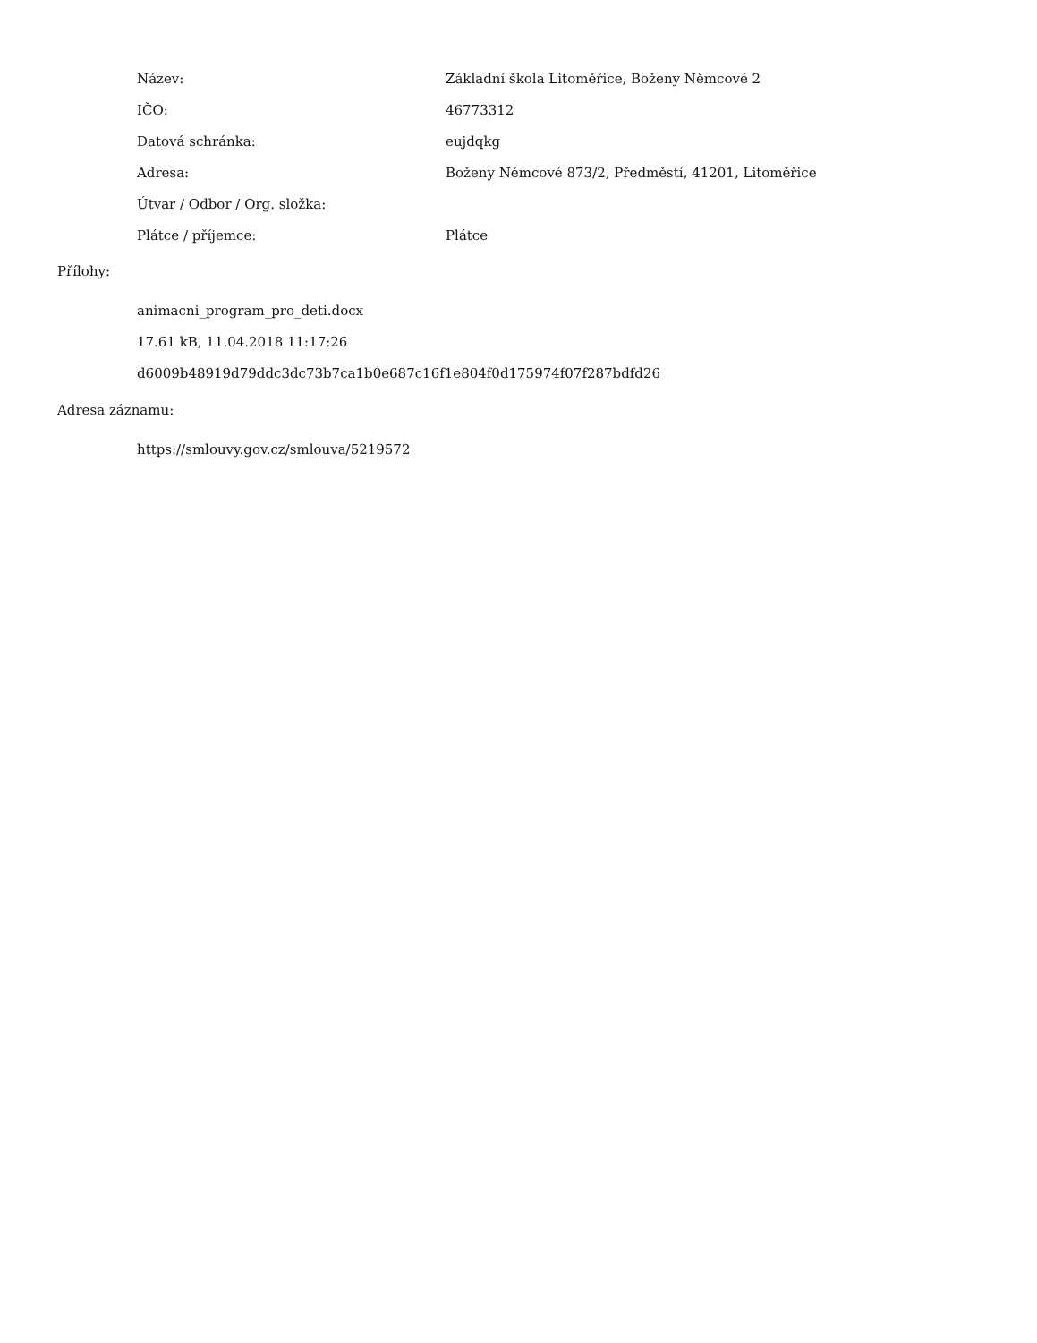| Název: | Základní škola Litoměřice, Boženy Němcové 2 |
| IČO: | 46773312 |
| Datová schránka: | eujdqkg |
| Adresa: | Boženy Němcové 873/2, Předměstí, 41201, Litoměřice |
| Útvar / Odbor / Org. složka: | |
| Plátce / příjemce: | Plátce |
Přílohy:
animacni_program_pro_deti.docx
17.61 kB, 11.04.2018 11:17:26
d6009b48919d79ddc3dc73b7ca1b0e687c16f1e804f0d175974f07f287bdfd26
Adresa záznamu:
https://smlouvy.gov.cz/smlouva/5219572